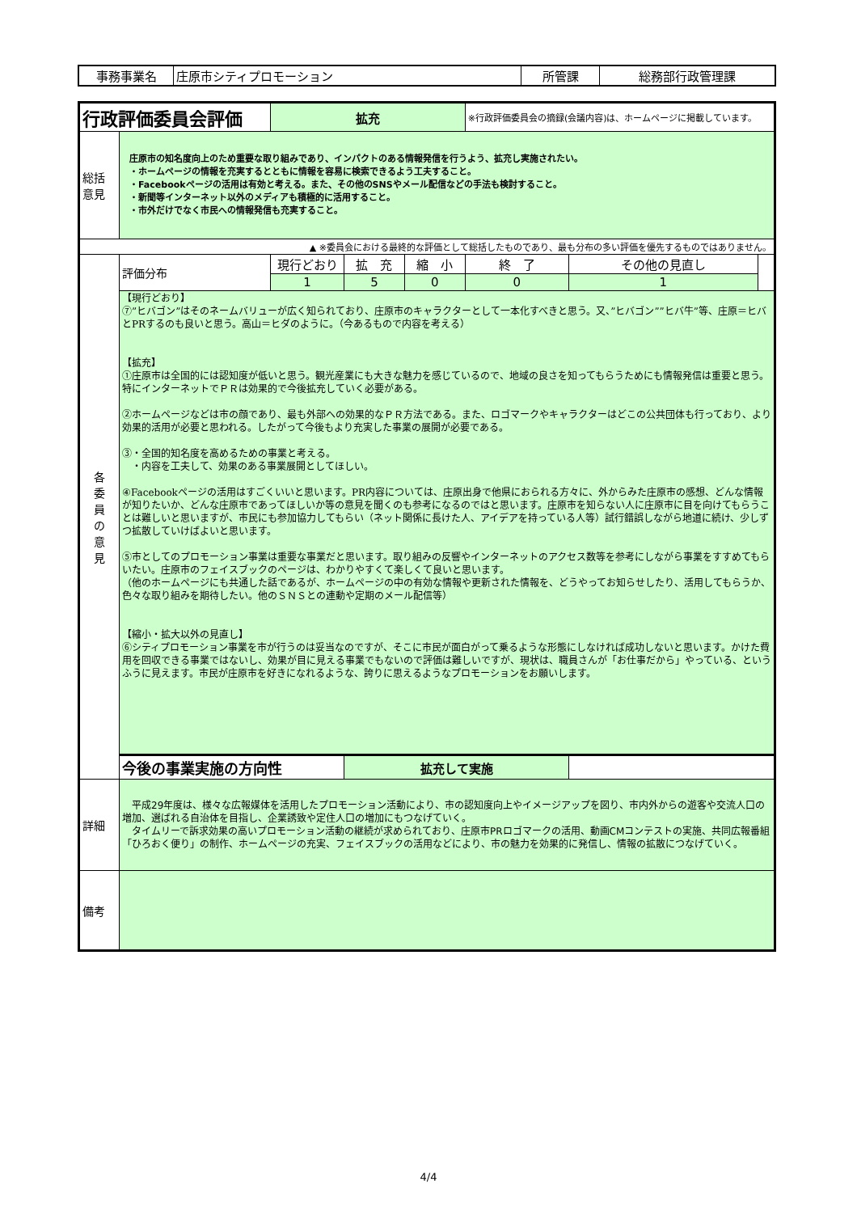| 事務事業名 | 庄原市シティプロモーション | 所管課 | 総務部行政管理課 |
| 行政評価委員会評価 | | 拡充 | | | ※行政評価委員会の摘録(会議内容)は、ホームページに掲載しています。 | | |
| 総括 意見 | 庄原市の知名度向上のため重要な取り組みであり、インパクトのある情報発信を行うよう、拡充し実施されたい。 ・ホームページの情報を充実するとともに情報を容易に検索できるよう工夫すること。 ・Facebookページの活用は有効と考える。また、その他のSNSやメール配信などの手法も検討すること。 ・新聞等インターネット以外のメディアも積極的に活用すること。 ・市外だけでなく市民への情報発信も充実すること。 | | | | | | |
| ▲ ※委員会における最終的な評価として総括したものであり、最も分布の多い評価を優先するものではありません。 | | | | | | | |
| 各 委 員 の 意 見 | 評価分布 | 現行どおり | 拡 充 | 縮 小 | 終 了 | その他の見直し | |
| | | 1 | 5 | 0 | 0 | 1 | |
| | 【現行どおり】 ⑦”ヒバゴン”はそのネームバリューが広く知られており、庄原市のキャラクターとして一本化すべきと思う。又、”ヒバゴン””ヒバ牛”等、庄原＝ヒバとPRするのも良いと思う。高山＝ヒダのように。（今あるもので内容を考える） 【拡充】 ①庄原市は全国的には認知度が低いと思う。観光産業にも大きな魅力を感じているので、地域の良さを知ってもらうためにも情報発信は重要と思う。特にインターネットでＰＲは効果的で今後拡充していく必要がある。 ②ホームページなどは市の顔であり、最も外部への効果的なＰＲ方法である。また、ロゴマークやキャラクターはどこの公共団体も行っており、より効果的活用が必要と思われる。したがって今後もより充実した事業の展開が必要である。 ③・全国的知名度を高めるための事業と考える。 ・内容を工夫して、効果のある事業展開としてほしい。 ④Facebookページの活用はすごくいいと思います。PR内容については、庄原出身で他県におられる方々に、外からみた庄原市の感想、どんな情報が知りたいか、どんな庄原市であってほしいか等の意見を聞くのも参考になるのではと思います。庄原市を知らない人に庄原市に目を向けてもらうことは難しいと思いますが、市民にも参加協力してもらい（ネット関係に長けた人、アイデアを持っている人等）試行錯誤しながら地道に続け、少しずつ拡散していけばよいと思います。 ⑤市としてのプロモーション事業は重要な事業だと思います。取り組みの反響やインターネットのアクセス数等を参考にしながら事業をすすめてもらいたい。庄原市のフェイスブックのページは、わかりやすくて楽しくて良いと思います。 （他のホームページにも共通した話であるが、ホームページの中の有効な情報や更新された情報を、どうやってお知らせしたり、活用してもらうか、色々な取り組みを期待したい。他のＳＮＳとの連動や定期のメール配信等） 【縮小・拡大以外の見直し】 ⑥シティプロモーション事業を市が行うのは妥当なのですが、そこに市民が面白がって乗るような形態にしなければ成功しないと思います。かけた費用を回収できる事業ではないし、効果が目に見える事業でもないので評価は難しいですが、現状は、職員さんが「お仕事だから」やっている、というふうに見えます。市民が庄原市を好きになれるような、誇りに思えるようなプロモーションをお願いします。 | | | | | | |
| | 今後の事業実施の方向性 | | 拡充して実施 | | | | |
| 詳細 | 平成29年度は、様々な広報媒体を活用したプロモーション活動により、市の認知度向上やイメージアップを図り、市内外からの遊客や交流人口の増加、選ばれる自治体を目指し、企業誘致や定住人口の増加にもつなげていく。 タイムリーで訴求効果の高いプロモーション活動の継続が求められており、庄原市PRロゴマークの活用、動画CMコンテストの実施、共同広報番組「ひろおく便り」の制作、ホームページの充実、フェイスブックの活用などにより、市の魅力を効果的に発信し、情報の拡散につなげていく。 | | | | | | |
| 備考 | | | | | | | |
4/4